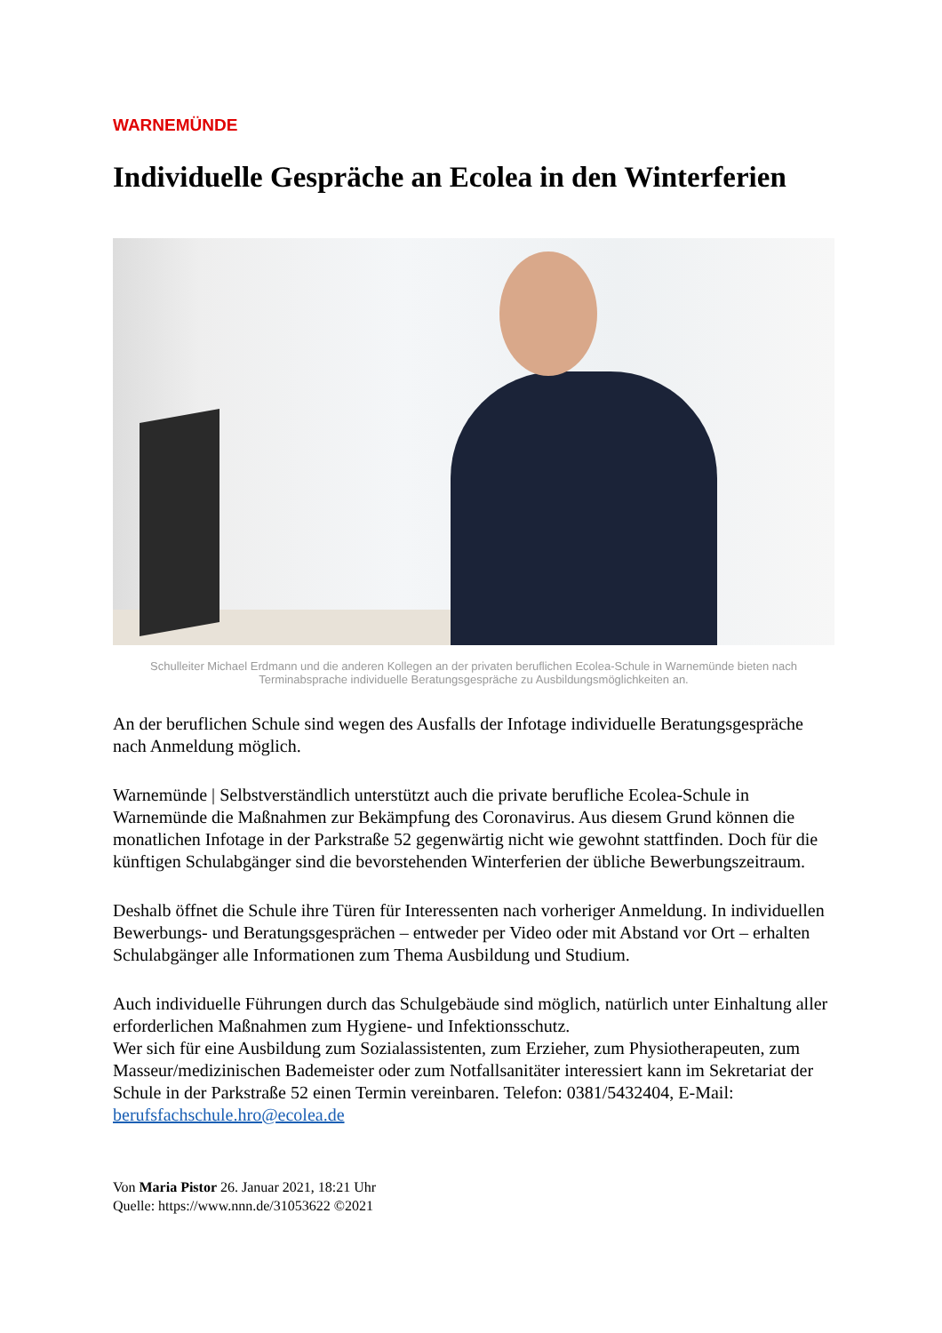WARNEMÜNDE
Individuelle Gespräche an Ecolea in den Winterferien
Schulleiter Michael Erdmann und die anderen Kollegen an der privaten beruflichen Ecolea-Schule in Warnemünde bieten nach Terminabsprache individuelle Beratungsgespräche zu Ausbildungsmöglichkeiten an.
An der beruflichen Schule sind wegen des Ausfalls der Infotage individuelle Beratungsgespräche nach Anmeldung möglich.
Warnemünde | Selbstverständlich unterstützt auch die private berufliche Ecolea-Schule in Warnemünde die Maßnahmen zur Bekämpfung des Coronavirus. Aus diesem Grund können die monatlichen Infotage in der Parkstraße 52 gegenwärtig nicht wie gewohnt stattfinden. Doch für die künftigen Schulabgänger sind die bevorstehenden Winterferien der übliche Bewerbungszeitraum.
Deshalb öffnet die Schule ihre Türen für Interessenten nach vorheriger Anmeldung. In individuellen Bewerbungs- und Beratungsgesprächen – entweder per Video oder mit Abstand vor Ort – erhalten Schulabgänger alle Informationen zum Thema Ausbildung und Studium.
Auch individuelle Führungen durch das Schulgebäude sind möglich, natürlich unter Einhaltung aller erforderlichen Maßnahmen zum Hygiene- und Infektionsschutz.
Wer sich für eine Ausbildung zum Sozialassistenten, zum Erzieher, zum Physiotherapeuten, zum Masseur/medizinischen Bademeister oder zum Notfallsanitäter interessiert kann im Sekretariat der Schule in der Parkstraße 52 einen Termin vereinbaren. Telefon: 0381/5432404, E-Mail: berufsfachschule.hro@ecolea.de
Von Maria Pistor 26. Januar 2021, 18:21 Uhr
Quelle: https://www.nnn.de/31053622 ©2021